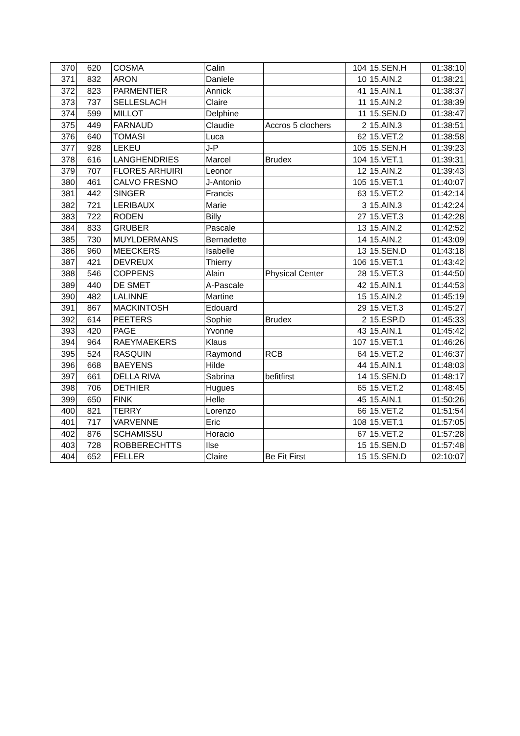| 370 | 620 | COSMA | Calin | | 104 | 15.SEN.H | 01:38:10 |
| 371 | 832 | ARON | Daniele | | 10 | 15.AIN.2 | 01:38:21 |
| 372 | 823 | PARMENTIER | Annick | | 41 | 15.AIN.1 | 01:38:37 |
| 373 | 737 | SELLESLACH | Claire | | 11 | 15.AIN.2 | 01:38:39 |
| 374 | 599 | MILLOT | Delphine | | 11 | 15.SEN.D | 01:38:47 |
| 375 | 449 | FARNAUD | Claudie | Accros 5 clochers | 2 | 15.AIN.3 | 01:38:51 |
| 376 | 640 | TOMASI | Luca | | 62 | 15.VET.2 | 01:38:58 |
| 377 | 928 | LEKEU | J-P | | 105 | 15.SEN.H | 01:39:23 |
| 378 | 616 | LANGHENDRIES | Marcel | Brudex | 104 | 15.VET.1 | 01:39:31 |
| 379 | 707 | FLORES ARHUIRI | Leonor | | 12 | 15.AIN.2 | 01:39:43 |
| 380 | 461 | CALVO FRESNO | J-Antonio | | 105 | 15.VET.1 | 01:40:07 |
| 381 | 442 | SINGER | Francis | | 63 | 15.VET.2 | 01:42:14 |
| 382 | 721 | LERIBAUX | Marie | | 3 | 15.AIN.3 | 01:42:24 |
| 383 | 722 | RODEN | Billy | | 27 | 15.VET.3 | 01:42:28 |
| 384 | 833 | GRUBER | Pascale | | 13 | 15.AIN.2 | 01:42:52 |
| 385 | 730 | MUYLDERMANS | Bernadette | | 14 | 15.AIN.2 | 01:43:09 |
| 386 | 960 | MEECKERS | Isabelle | | 13 | 15.SEN.D | 01:43:18 |
| 387 | 421 | DEVREUX | Thierry | | 106 | 15.VET.1 | 01:43:42 |
| 388 | 546 | COPPENS | Alain | Physical Center | 28 | 15.VET.3 | 01:44:50 |
| 389 | 440 | DE SMET | A-Pascale | | 42 | 15.AIN.1 | 01:44:53 |
| 390 | 482 | LALINNE | Martine | | 15 | 15.AIN.2 | 01:45:19 |
| 391 | 867 | MACKINTOSH | Edouard | | 29 | 15.VET.3 | 01:45:27 |
| 392 | 614 | PEETERS | Sophie | Brudex | 2 | 15.ESP.D | 01:45:33 |
| 393 | 420 | PAGE | Yvonne | | 43 | 15.AIN.1 | 01:45:42 |
| 394 | 964 | RAEYMAEKERS | Klaus | | 107 | 15.VET.1 | 01:46:26 |
| 395 | 524 | RASQUIN | Raymond | RCB | 64 | 15.VET.2 | 01:46:37 |
| 396 | 668 | BAEYENS | Hilde | | 44 | 15.AIN.1 | 01:48:03 |
| 397 | 661 | DELLA RIVA | Sabrina | befitfirst | 14 | 15.SEN.D | 01:48:17 |
| 398 | 706 | DETHIER | Hugues | | 65 | 15.VET.2 | 01:48:45 |
| 399 | 650 | FINK | Helle | | 45 | 15.AIN.1 | 01:50:26 |
| 400 | 821 | TERRY | Lorenzo | | 66 | 15.VET.2 | 01:51:54 |
| 401 | 717 | VARVENNE | Eric | | 108 | 15.VET.1 | 01:57:05 |
| 402 | 876 | SCHAMISSU | Horacio | | 67 | 15.VET.2 | 01:57:28 |
| 403 | 728 | ROBBERECHTTS | Ilse | | 15 | 15.SEN.D | 01:57:48 |
| 404 | 652 | FELLER | Claire | Be Fit First | 15 | 15.SEN.D | 02:10:07 |